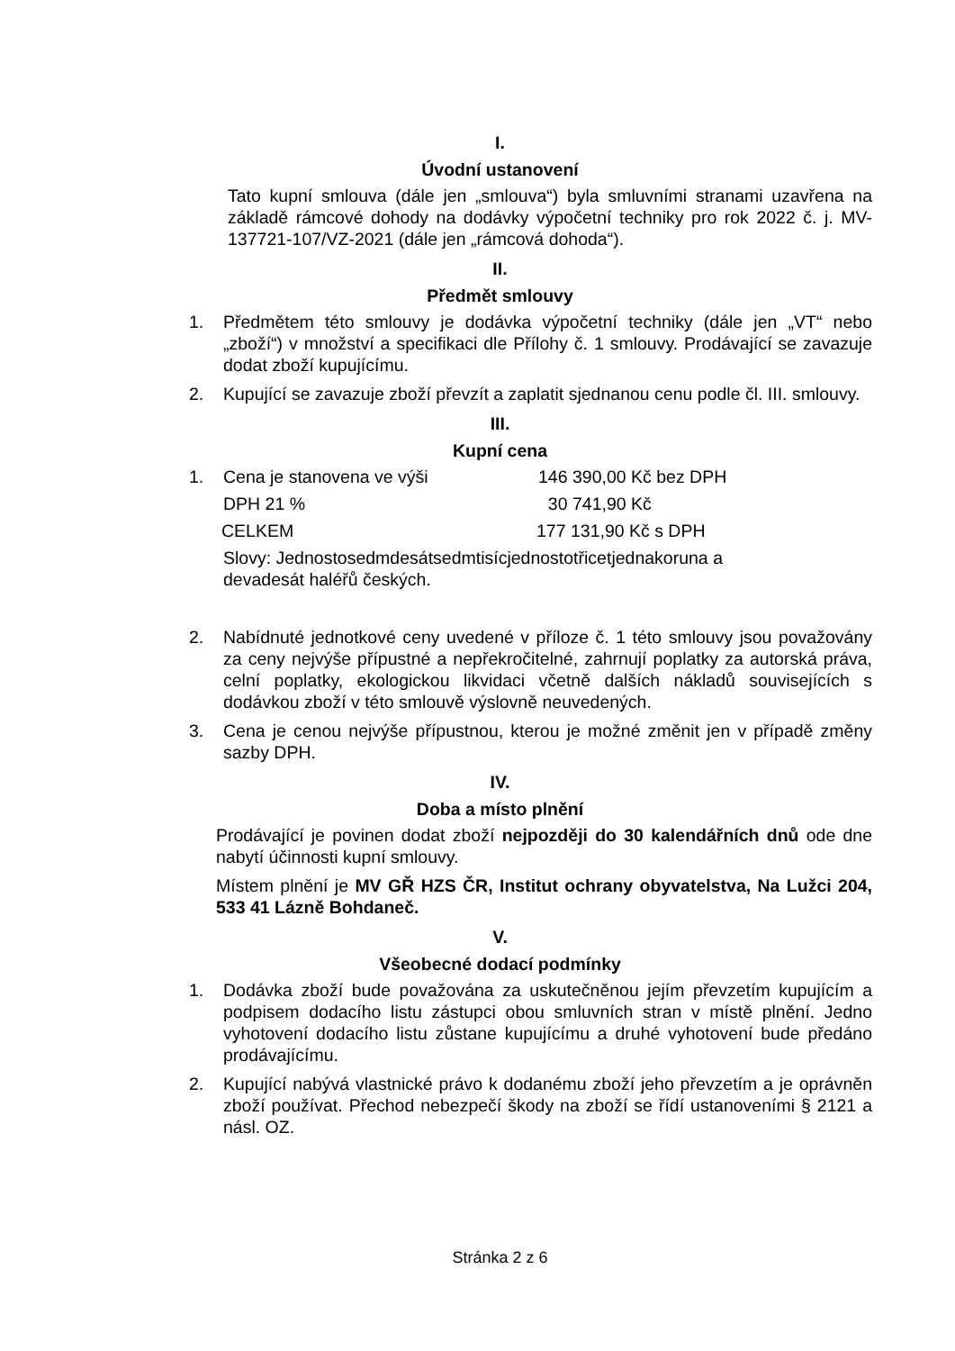I.
Úvodní ustanovení
Tato kupní smlouva (dále jen „smlouva“) byla smluvními stranami uzavřena na základě rámcové dohody na dodávky výpočetní techniky pro rok 2022 č. j. MV-137721-107/VZ-2021 (dále jen „rámcová dohoda“).
II.
Předmět smlouvy
1. Předmětem této smlouvy je dodávka výpočetní techniky (dále jen „VT“ nebo „zboží“) v množství a specifikaci dle Přílohy č. 1 smlouvy. Prodávající se zavazuje dodat zboží kupujícímu.
2. Kupující se zavazuje zboží převzít a zaplatit sjednanou cenu podle čl. III. smlouvy.
III.
Kupní cena
1. Cena je stanovena ve výši 146 390,00 Kč bez DPH
DPH 21 % 30 741,90 Kč
CELKEM 177 131,90 Kč s DPH
Slovy: Jednostosedmdesátsedmtisícjednostotřicetjednakoruna a
devadesát haléřů českých.
2. Nabídnuté jednotkové ceny uvedené v příloze č. 1 této smlouvy jsou považovány za ceny nejvýše přípustné a nepřekročitelné, zahrnují poplatky za autorská práva, celní poplatky, ekologickou likvidaci včetně dalších nákladů souvisejících s dodávkou zboží v této smlouvě výslovně neuvedených.
3. Cena je cenou nejvýše přípustnou, kterou je možné změnit jen v případě změny sazby DPH.
IV.
Doba a místo plnění
Prodávající je povinen dodat zboží nejpozději do 30 kalendářních dnů ode dne nabytí účinnosti kupní smlouvy.
Místem plnění je MV GŘ HZS ČR, Institut ochrany obyvatelstva, Na Lužci 204, 533 41 Lázně Bohdaneč.
V.
Všeobecné dodací podmínky
1. Dodávka zboží bude považována za uskutečněnou jejím převzetím kupujícím a podpisem dodacího listu zástupci obou smluvních stran v místě plnění. Jedno vyhotovení dodacího listu zůstane kupujícímu a druhé vyhotovení bude předáno prodávajícímu.
2. Kupující nabývá vlastnické právo k dodanému zboží jeho převzetím a je oprávněn zboží používat. Přechod nebezpečí škody na zboží se řídí ustanoveními § 2121 a násl. OZ.
Stránka 2 z 6